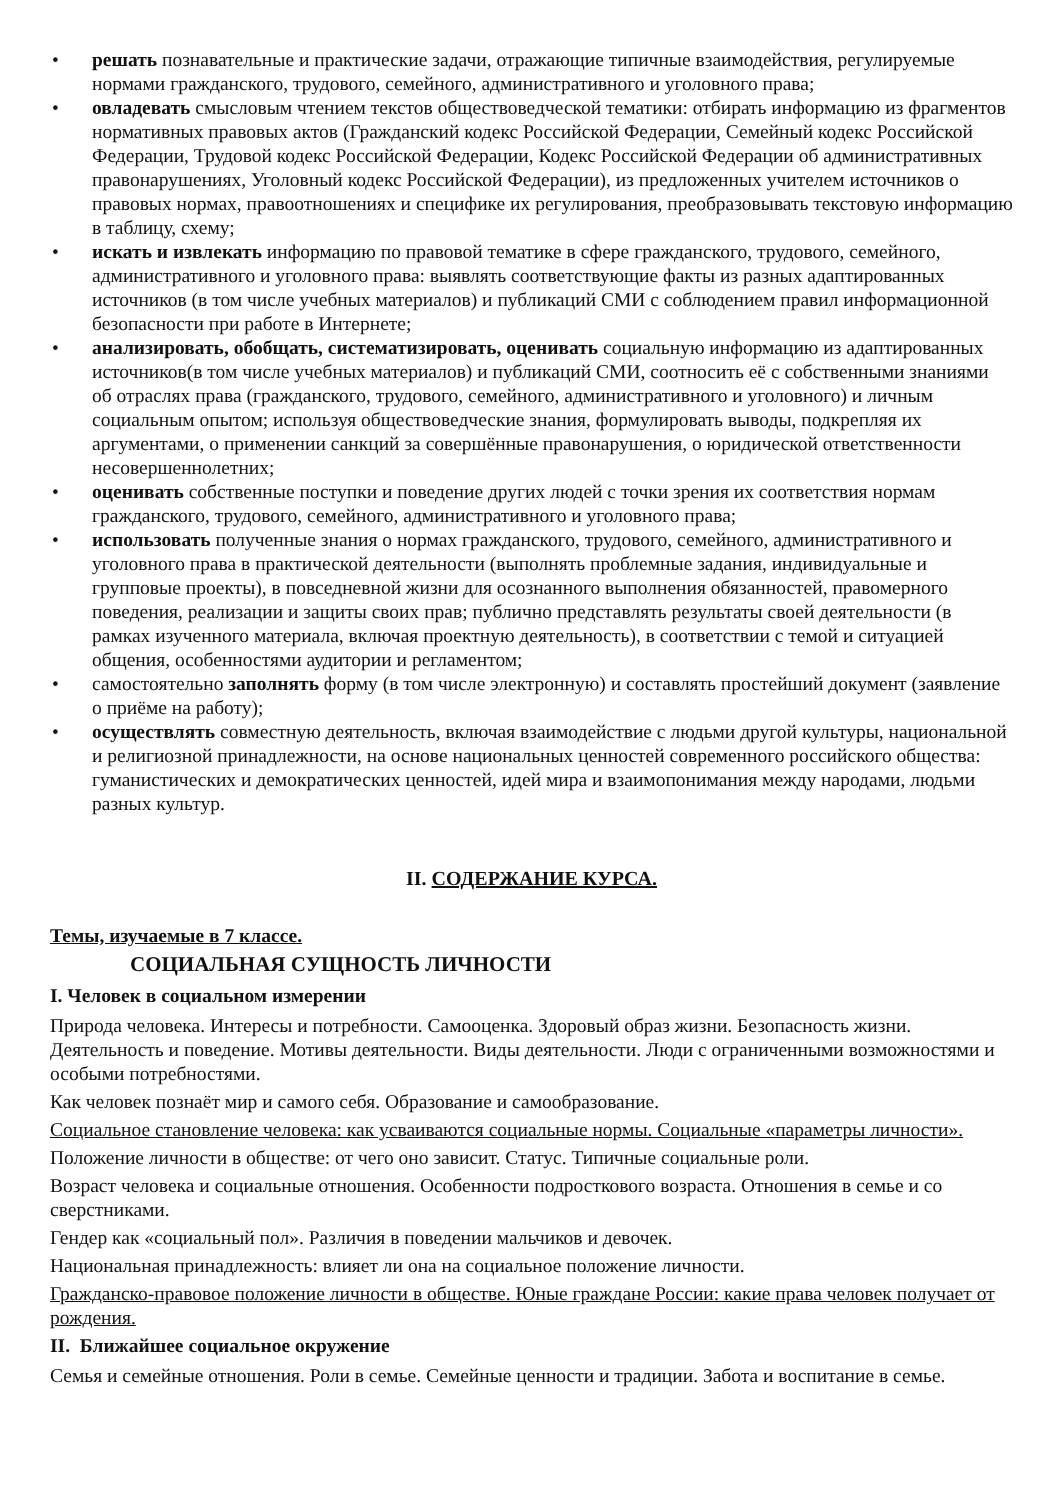• решать познавательные и практические задачи, отражающие типичные взаимодействия, регулируемые нормами гражданского, трудового, семейного, административного и уголовного права;
• овладевать смысловым чтением текстов обществоведческой тематики: отбирать информацию из фрагментов нормативных правовых актов (Гражданский кодекс Российской Федерации, Семейный кодекс Российской Федерации, Трудовой кодекс Российской Федерации, Кодекс Российской Федерации об административных правонарушениях, Уголовный кодекс Российской Федерации), из предложенных учителем источников о правовых нормах, правоотношениях и специфике их регулирования, преобразовывать текстовую информацию в таблицу, схему;
• искать и извлекать информацию по правовой тематике в сфере гражданского, трудового, семейного, административного и уголовного права: выявлять соответствующие факты из разных адаптированных источников (в том числе учебных материалов) и публикаций СМИ с соблюдением правил информационной безопасности при работе в Интернете;
• анализировать, обобщать, систематизировать, оценивать социальную информацию из адаптированных источников(в том числе учебных материалов) и публикаций СМИ, соотносить её с собственными знаниями об отраслях права (гражданского, трудового, семейного, административного и уголовного) и личным социальным опытом; используя обществоведческие знания, формулировать выводы, подкрепляя их аргументами, о применении санкций за совершённые правонарушения, о юридической ответственности несовершеннолетних;
• оценивать собственные поступки и поведение других людей с точки зрения их соответствия нормам гражданского, трудового, семейного, административного и уголовного права;
• использовать полученные знания о нормах гражданского, трудового, семейного, административного и уголовного права в практической деятельности (выполнять проблемные задания, индивидуальные и групповые проекты), в повседневной жизни для осознанного выполнения обязанностей, правомерного поведения, реализации и защиты своих прав; публично представлять результаты своей деятельности (в рамках изученного материала, включая проектную деятельность), в соответствии с темой и ситуацией общения, особенностями аудитории и регламентом;
• самостоятельно заполнять форму (в том числе электронную) и составлять простейший документ (заявление о приёме на работу);
• осуществлять совместную деятельность, включая взаимодействие с людьми другой культуры, национальной и религиозной принадлежности, на основе национальных ценностей современного российского общества: гуманистических и демократических ценностей, идей мира и взаимопонимания между народами, людьми разных культур.
II. СОДЕРЖАНИЕ КУРСА.
Темы, изучаемые в 7 классе.
СОЦИАЛЬНАЯ СУЩНОСТЬ ЛИЧНОСТИ
I. Человек в социальном измерении
Природа человека. Интересы и потребности. Самооценка. Здоровый образ жизни. Безопасность жизни. Деятельность и поведение. Мотивы деятельности. Виды деятельности. Люди с ограниченными возможностями и особыми потребностями.
Как человек познаёт мир и самого себя. Образование и самообразование.
Социальное становление человека: как усваиваются социальные нормы. Социальные «параметры личности».
Положение личности в обществе: от чего оно зависит. Статус. Типичные социальные роли.
Возраст человека и социальные отношения. Особенности подросткового возраста. Отношения в семье и со сверстниками.
Гендер как «социальный пол». Различия в поведении мальчиков и девочек.
Национальная принадлежность: влияет ли она на социальное положение личности.
Гражданско-правовое положение личности в обществе. Юные граждане России: какие права человек получает от рождения.
II. Ближайшее социальное окружение
Семья и семейные отношения. Роли в семье. Семейные ценности и традиции. Забота и воспитание в семье.